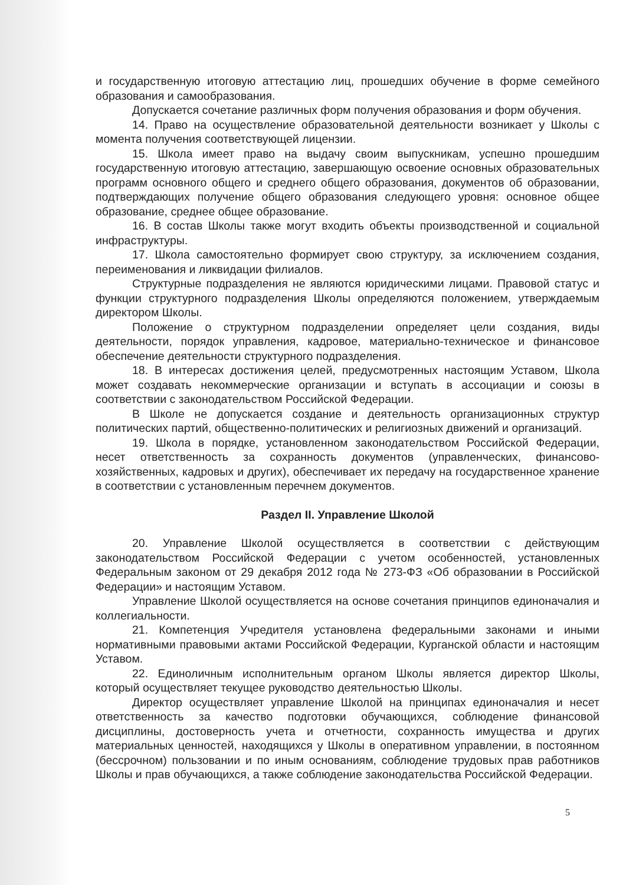и государственную итоговую аттестацию лиц, прошедших обучение в форме семейного образования и самообразования.
Допускается сочетание различных форм получения образования и форм обучения.
14. Право на осуществление образовательной деятельности возникает у Школы с момента получения соответствующей лицензии.
15. Школа имеет право на выдачу своим выпускникам, успешно прошедшим государственную итоговую аттестацию, завершающую освоение основных образовательных программ основного общего и среднего общего образования, документов об образовании, подтверждающих получение общего образования следующего уровня: основное общее образование, среднее общее образование.
16. В состав Школы также могут входить объекты производственной и социальной инфраструктуры.
17. Школа самостоятельно формирует свою структуру, за исключением создания, переименования и ликвидации филиалов.
Структурные подразделения не являются юридическими лицами. Правовой статус и функции структурного подразделения Школы определяются положением, утверждаемым директором Школы.
Положение о структурном подразделении определяет цели создания, виды деятельности, порядок управления, кадровое, материально-техническое и финансовое обеспечение деятельности структурного подразделения.
18. В интересах достижения целей, предусмотренных настоящим Уставом, Школа может создавать некоммерческие организации и вступать в ассоциации и союзы в соответствии с законодательством Российской Федерации.
В Школе не допускается создание и деятельность организационных структур политических партий, общественно-политических и религиозных движений и организаций.
19. Школа в порядке, установленном законодательством Российской Федерации, несет ответственность за сохранность документов (управленческих, финансово-хозяйственных, кадровых и других), обеспечивает их передачу на государственное хранение в соответствии с установленным перечнем документов.
Раздел II. Управление Школой
20. Управление Школой осуществляется в соответствии с действующим законодательством Российской Федерации с учетом особенностей, установленных Федеральным законом от 29 декабря 2012 года № 273-ФЗ «Об образовании в Российской Федерации» и настоящим Уставом.
Управление Школой осуществляется на основе сочетания принципов единоначалия и коллегиальности.
21. Компетенция Учредителя установлена федеральными законами и иными нормативными правовыми актами Российской Федерации, Курганской области и настоящим Уставом.
22. Единоличным исполнительным органом Школы является директор Школы, который осуществляет текущее руководство деятельностью Школы.
Директор осуществляет управление Школой на принципах единоначалия и несет ответственность за качество подготовки обучающихся, соблюдение финансовой дисциплины, достоверность учета и отчетности, сохранность имущества и других материальных ценностей, находящихся у Школы в оперативном управлении, в постоянном (бессрочном) пользовании и по иным основаниям, соблюдение трудовых прав работников Школы и прав обучающихся, а также соблюдение законодательства Российской Федерации.
5